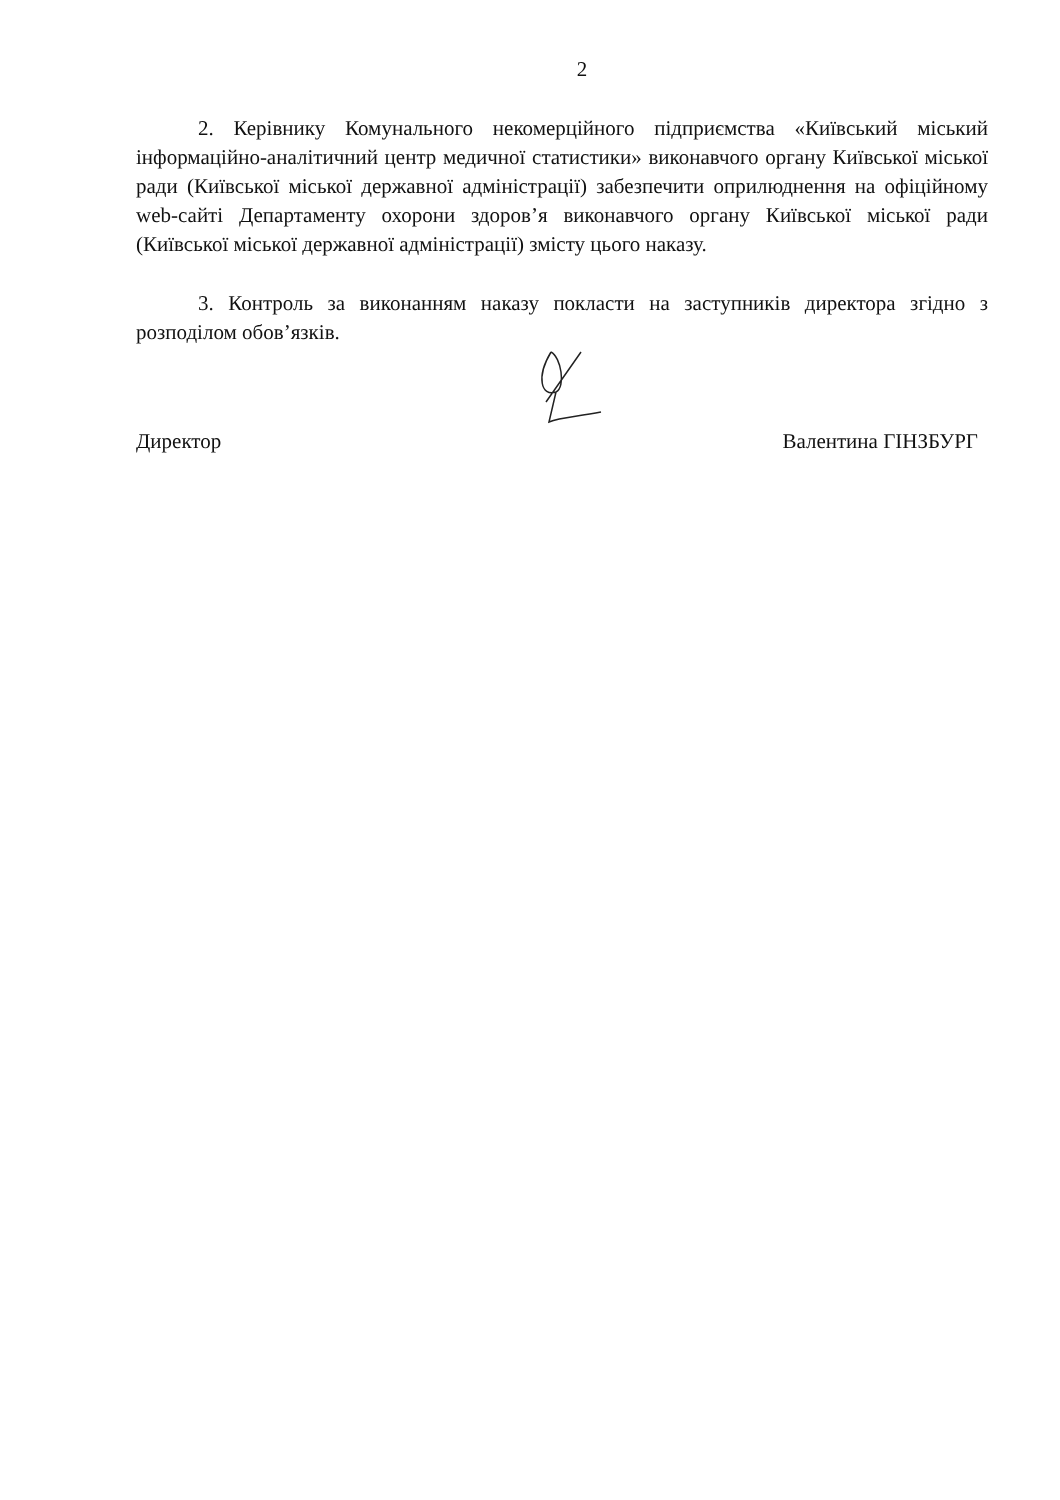2
2. Керівнику Комунального некомерційного підприємства «Київський міський інформаційно-аналітичний центр медичної статистики» виконавчого органу Київської міської ради (Київської міської державної адміністрації) забезпечити оприлюднення на офіційному web-сайті Департаменту охорони здоров’я виконавчого органу Київської міської ради (Київської міської державної адміністрації) змісту цього наказу.
3. Контроль за виконанням наказу покласти на заступників директора згідно з розподілом обов’язків.
Директор Валентина ГІНЗБУРГ